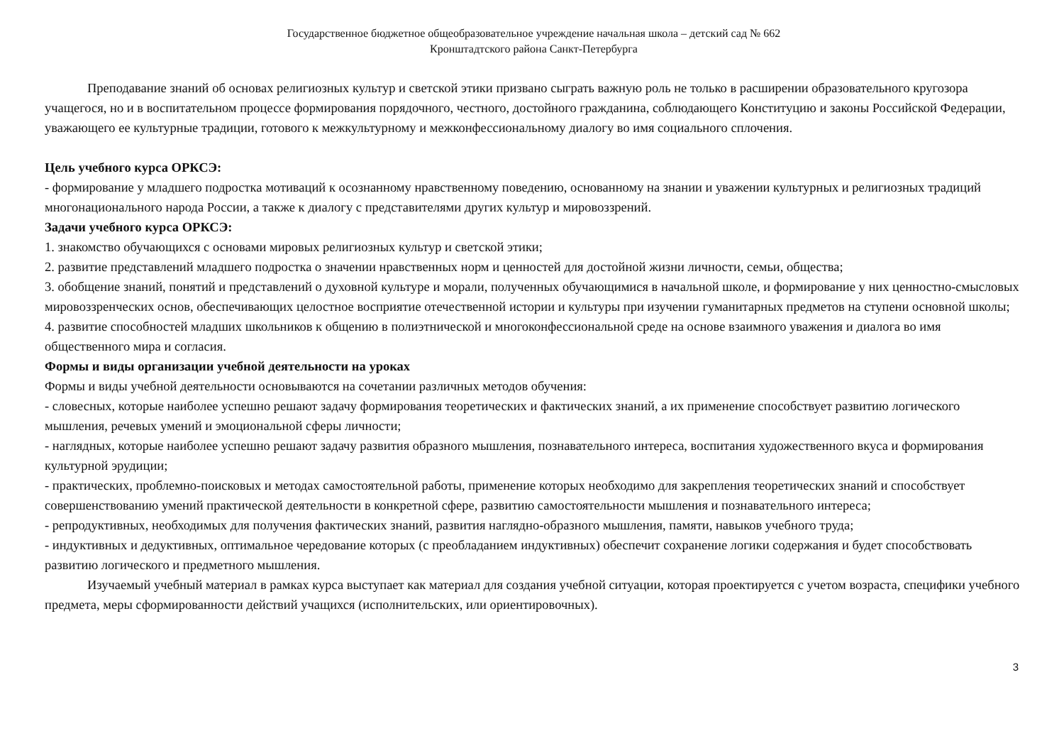Государственное бюджетное общеобразовательное учреждение начальная школа – детский сад № 662
Кронштадтского района Санкт-Петербурга
Преподавание знаний об основах религиозных культур и светской этики призвано сыграть важную роль не только в расширении образовательного кругозора учащегося, но и в воспитательном процессе формирования порядочного, честного, достойного гражданина, соблюдающего Конституцию и законы Российской Федерации, уважающего ее культурные традиции, готового к межкультурному и межконфессиональному диалогу во имя социального сплочения.
Цель учебного курса ОРКСЭ:
- формирование у младшего подростка мотиваций к осознанному нравственному поведению, основанному на знании и уважении культурных и религиозных традиций многонационального народа России, а также к диалогу с представителями других культур и мировоззрений.
Задачи учебного курса ОРКСЭ:
1. знакомство обучающихся с основами мировых религиозных культур и светской этики;
2. развитие представлений младшего подростка о значении нравственных норм и ценностей для достойной жизни личности, семьи, общества;
3. обобщение знаний, понятий и представлений о духовной культуре и морали, полученных обучающимися в начальной школе, и формирование у них ценностно-смысловых мировоззренческих основ, обеспечивающих целостное восприятие отечественной истории и культуры при изучении гуманитарных предметов на ступени основной школы;
4. развитие способностей младших школьников к общению в полиэтнической и многоконфессиональной среде на основе взаимного уважения и диалога во имя общественного мира и согласия.
Формы и виды организации учебной деятельности на уроках
Формы и виды учебной деятельности основываются на сочетании различных методов обучения:
- словесных, которые наиболее успешно решают задачу формирования теоретических и фактических знаний, а их применение способствует развитию логического мышления, речевых умений и эмоциональной сферы личности;
- наглядных, которые наиболее успешно решают задачу развития образного мышления, познавательного интереса, воспитания художественного вкуса и формирования культурной эрудиции;
- практических, проблемно-поисковых и методах самостоятельной работы, применение которых необходимо для закрепления теоретических знаний и способствует совершенствованию умений практической деятельности в конкретной сфере, развитию самостоятельности мышления и познавательного интереса;
- репродуктивных, необходимых для получения фактических знаний, развития наглядно-образного мышления, памяти, навыков учебного труда;
- индуктивных и дедуктивных, оптимальное чередование которых (с преобладанием индуктивных) обеспечит сохранение логики содержания и будет способствовать развитию логического и предметного мышления.
Изучаемый учебный материал в рамках курса выступает как материал для создания учебной ситуации, которая проектируется с учетом возраста, специфики учебного предмета, меры сформированности действий учащихся (исполнительских, или ориентировочных).
3